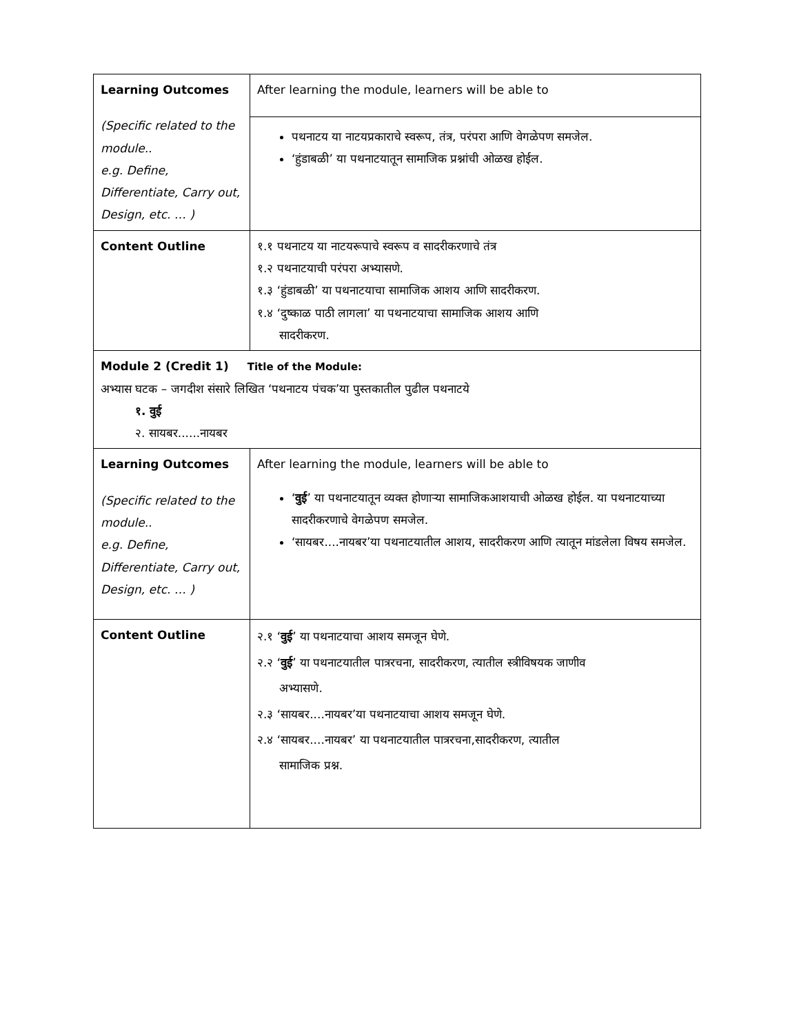| Learning Outcomes (Specific related to the module.. e.g. Define, Differentiate, Carry out, Design, etc. … ) | After learning the module, learners will be able to |
| | पथनाटय या नाटयप्रकाराचे स्वरूप, तंत्र, परंपरा आणि वेगळेपण समजेल. ‘हुंडाबळी’ या पथनाटयातून सामाजिक प्रश्नांची ओळख होईल. |
| Content Outline | १.१ पथनाटय या नाटयरूपाचे स्वरूप व सादरीकरणाचे तंत्र १.२ पथनाटयाची परंपरा अभ्यासणे. १.३ ‘हुंडाबळी’ या पथनाटयाचा सामाजिक आशय आणि सादरीकरण. १.४ ‘दुष्काळ पाठी लागला’ या पथनाटयाचा सामाजिक आशय आणि सादरीकरण. |
| Module 2 (Credit 1) Title of the Module: अभ्यास घटक – जगदीश संसारे लिखित ‘पथनाटय पंचक’या पुस्तकातील पुढील पथनाटये १. वुई २. सायबर......नायबर | |
| Learning Outcomes (Specific related to the module.. e.g. Define, Differentiate, Carry out, Design, etc. … ) | After learning the module, learners will be able to ‘ वुई ’ या पथनाटयातून व्यक्त होणाऱ्या सामाजिकआशयाची ओळख होईल. या पथनाटयाच्या सादरीकरणाचे वेगळेपण समजेल. ‘सायबर....नायबर’या पथनाटयातील आशय, सादरीकरण आणि त्यातून मांडलेला विषय समजेल. |
| Content Outline | २.१ ‘ वुई ’ या पथनाटयाचा आशय समजून घेणे. २.२ ‘ वुई ’ या पथनाटयातील पात्ररचना, सादरीकरण, त्यातील स्त्रीविषयक जाणीव अभ्यासणे. २.३ ‘सायबर....नायबर’या पथनाटयाचा आशय समजून घेणे. २.४ ‘सायबर....नायबर’ या पथनाटयातील पात्ररचना,सादरीकरण, त्यातील सामाजिक प्रश्न. |